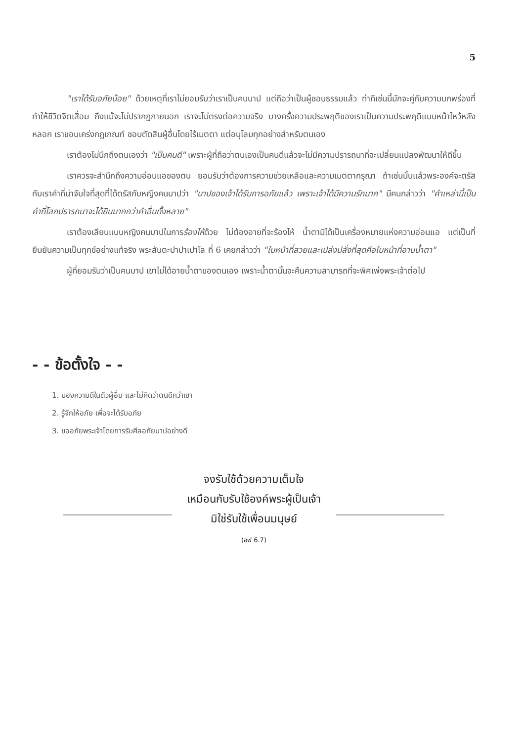5
"เราได้รับอภัยน้อย" ด้วยเหตุที่เราไม่ยอมรับว่าเราเป็นคนบาป แต่ถือว่าเป็นผู้ชอบธรรมแล้ว ท่าทีเช่นนี้มักจะคู่กับความบกพร่องที่ทำให้ชีวิตจิตเสื่อม ถึงแม้จะไม่ปรากฏภายนอก เราจะไม่ตรงต่อความจริง บางครั้งความประพฤติของเราเป็นความประพฤติแบบหน้าไหว้หลังหลอก เราชอบเคร่งกฎเกณฑ์ ชอบตัดสินผู้อื่นโดยไร้เมตตา แต่อนุโลมทุกอย่างสำหรับตนเอง
เราต้องไม่นึกถึงตนเองว่า "เป็นคนดี" เพราะผู้ที่ถือว่าตนเองเป็นคนดีแล้วจะไม่มีความปรารถนาที่จะเปลี่ยนแปลงพัฒนาให้ดีขึ้น
เราควรจะสำนึกถึงความอ่อนแอของตน ยอมรับว่าต้องการความช่วยเหลือและความเมตตากรุณา ถ้าเช่นนั้นแล้วพระองค์จะตรัสกับเราคำที่น่าจับใจที่สุดที่ได้ตรัสกับหญิงคนบาปว่า "บาปของเจ้าได้รับการอภัยแล้ว เพราะเจ้าได้มีความรักมาก" มีคนกล่าวว่า "คำเหล่านี้เป็นคำที่โลกปรารถนาจะได้ยินมากกว่าคำอื่นทั้งหลาย"
เราต้องเลียนแบบหญิงคนบาปในการร้องไห้ด้วย ไม่ต้องอายที่จะร้องไห้ น้ำตามิได้เป็นเครื่องหมายแห่งความอ่อนแอ แต่เป็นที่ยืนยันความเป็นทุกข์อย่างแท้จริง พระสันตะปาปาเปาโล ที่ 6 เคยกล่าวว่า "ใบหน้าที่สวยและเปล่งปลั่งที่สุดคือใบหน้าที่อาบน้ำตา"
ผู้ที่ยอมรับว่าเป็นคนบาป เขาไม่ได้อายน้ำตาของตนเอง เพราะน้ำตานั้นจะคืนความสามารถที่จะพิศเพ่งพระเจ้าต่อไป
- - ข้อตั้งใจ - -
1. มองความดีในตัวผู้อื่น และไม่คิดว่าตนดีกว่าเขา
2. รู้จักให้อภัย เพื่อจะได้รับอภัย
3. ขออภัยพระเจ้าโดยการรับศีลอภัยบาปอย่างดี
จงรับใช้ด้วยความเต็มใจ
เหมือนกับรับใช้องค์พระผู้เป็นเจ้า
มิใช่รับใช้เพื่อนมนุษย์
(อฟ 6.7)